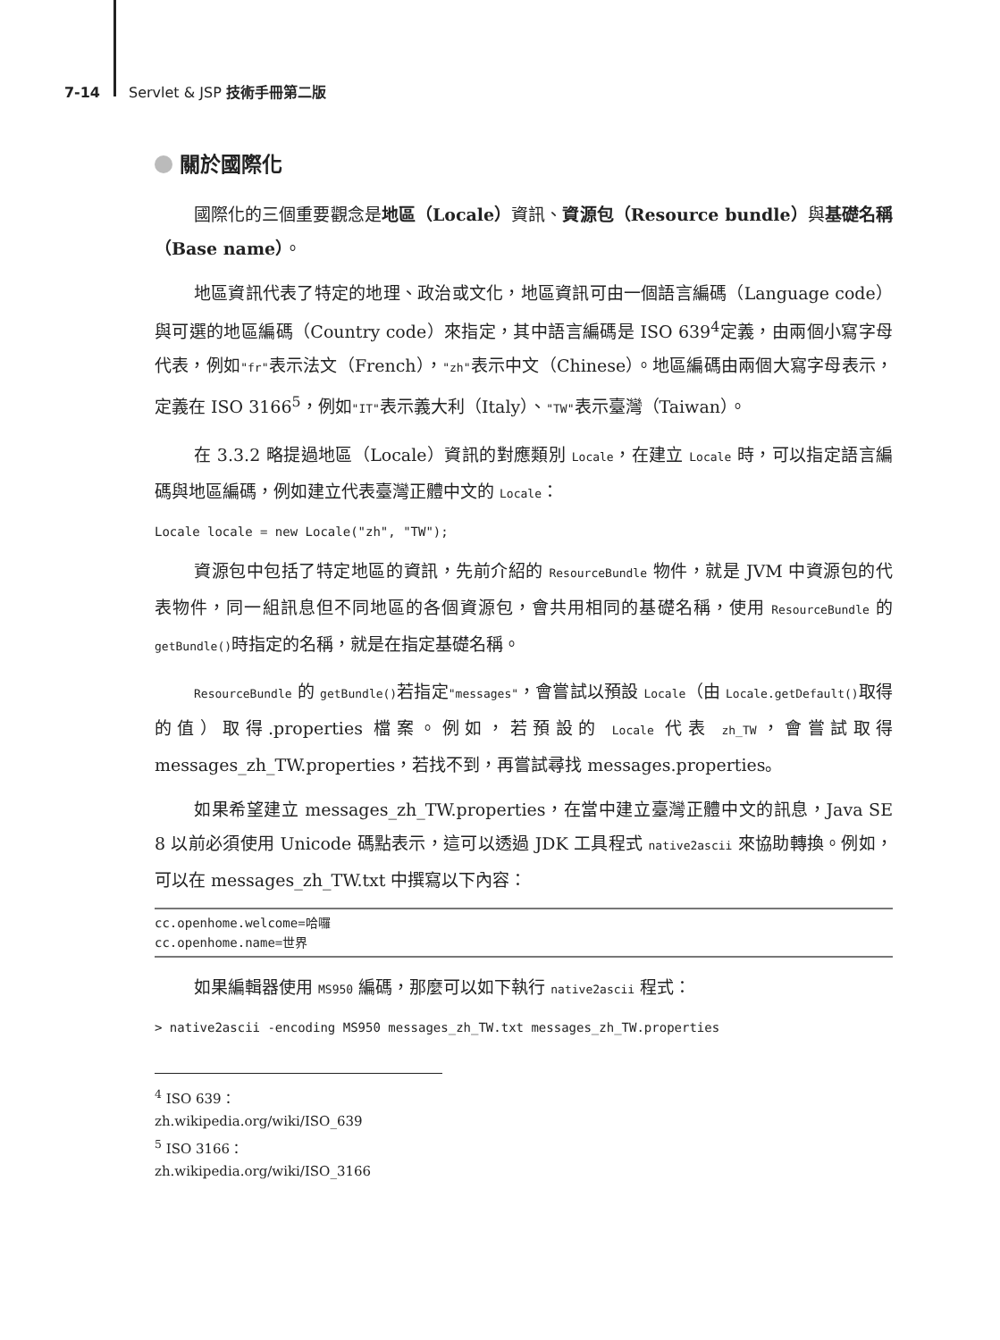7-14 Servlet & JSP 技術手冊第二版
關於國際化
國際化的三個重要觀念是地區（Locale）資訊、資源包（Resource bundle）與基礎名稱（Base name）。
地區資訊代表了特定的地理、政治或文化，地區資訊可由一個語言編碼（Language code）與可選的地區編碼（Country code）來指定，其中語言編碼是 ISO 639<sup>4</sup>定義，由兩個小寫字母代表，例如"fr"表示法文（French），"zh"表示中文（Chinese）。地區編碼由兩個大寫字母表示，定義在 ISO 3166<sup>5</sup>，例如"IT"表示義大利（Italy）、"TW"表示臺灣（Taiwan）。
在 3.3.2 略提過地區（Locale）資訊的對應類別 Locale，在建立 Locale 時，可以指定語言編碼與地區編碼，例如建立代表臺灣正體中文的 Locale：
Locale locale = new Locale("zh", "TW");
資源包中包括了特定地區的資訊，先前介紹的 ResourceBundle 物件，就是 JVM 中資源包的代表物件，同一組訊息但不同地區的各個資源包，會共用相同的基礎名稱，使用 ResourceBundle 的 getBundle()時指定的名稱，就是在指定基礎名稱。
ResourceBundle 的 getBundle()若指定"messages"，會嘗試以預設 Locale（由 Locale.getDefault()取得的值）取得.properties 檔案。例如，若預設的 Locale 代表 zh_TW，會嘗試取得 messages_zh_TW.properties，若找不到，再嘗試尋找 messages.properties。
如果希望建立 messages_zh_TW.properties，在當中建立臺灣正體中文的訊息，Java SE 8 以前必須使用 Unicode 碼點表示，這可以透過 JDK 工具程式 native2ascii 來協助轉換。例如，可以在 messages_zh_TW.txt 中撰寫以下內容：
cc.openhome.welcome=哈囉
cc.openhome.name=世界
如果編輯器使用 MS950 編碼，那麼可以如下執行 native2ascii 程式：
> native2ascii -encoding MS950 messages_zh_TW.txt messages_zh_TW.properties
<sup>4</sup> ISO 639：zh.wikipedia.org/wiki/ISO_639
<sup>5</sup> ISO 3166：zh.wikipedia.org/wiki/ISO_3166